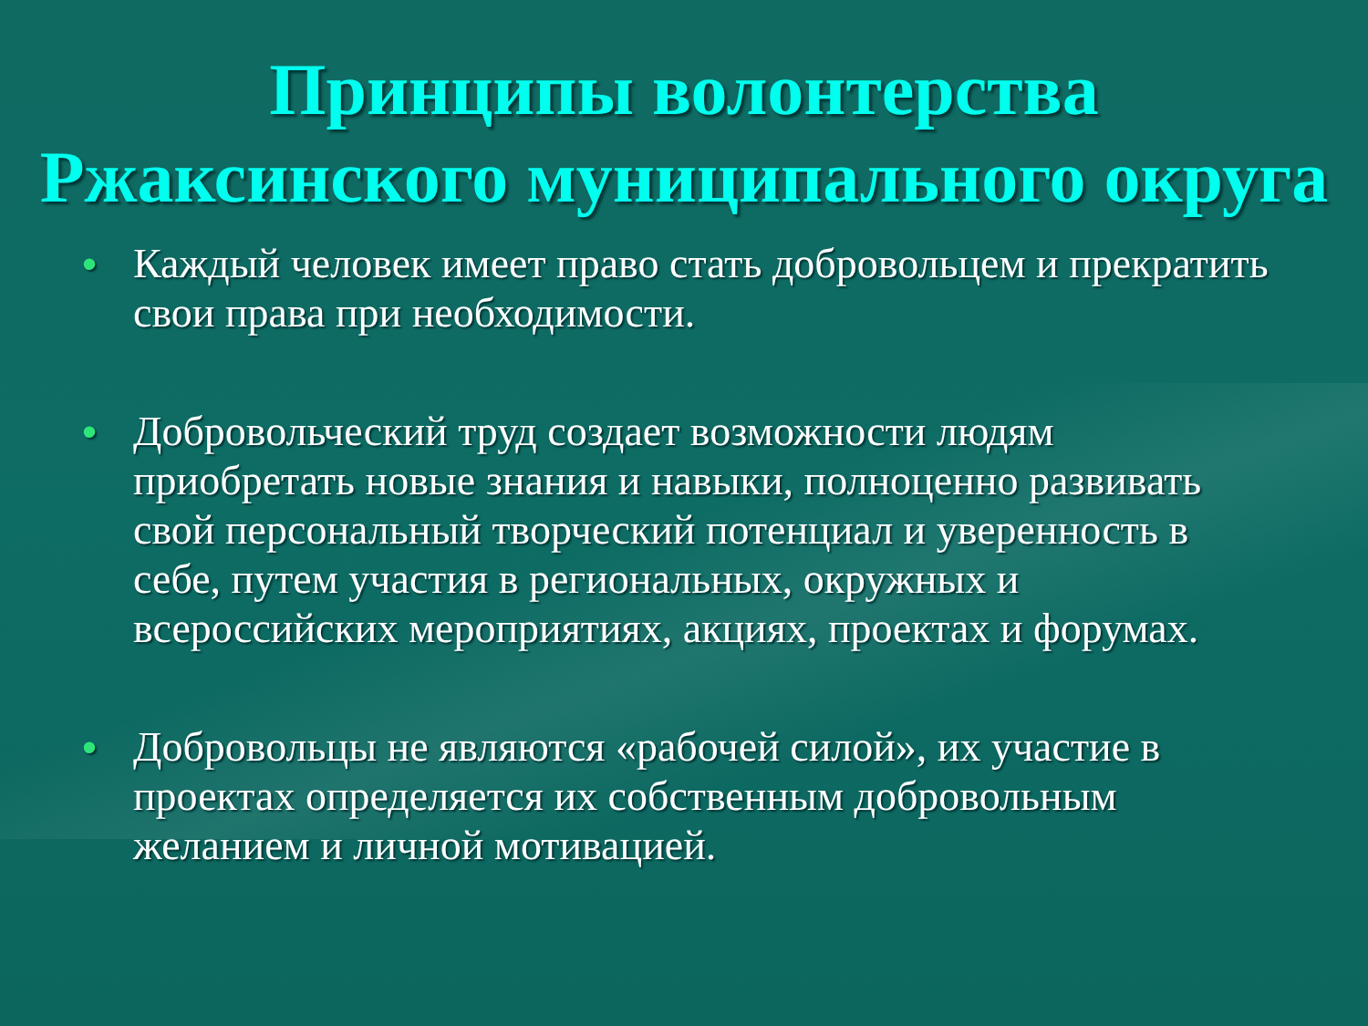Принципы волонтерства
Ржаксинского муниципального округа
• Каждый человек имеет право стать добровольцем и прекратить свои права при необходимости.
• Добровольческий труд создает возможности людям приобретать новые знания и навыки, полноценно развивать свой персональный творческий потенциал и уверенность в себе, путем участия в региональных, окружных и всероссийских мероприятиях, акциях, проектах и форумах.
• Добровольцы не являются «рабочей силой», их участие в проектах определяется их собственным добровольным желанием и личной мотивацией.